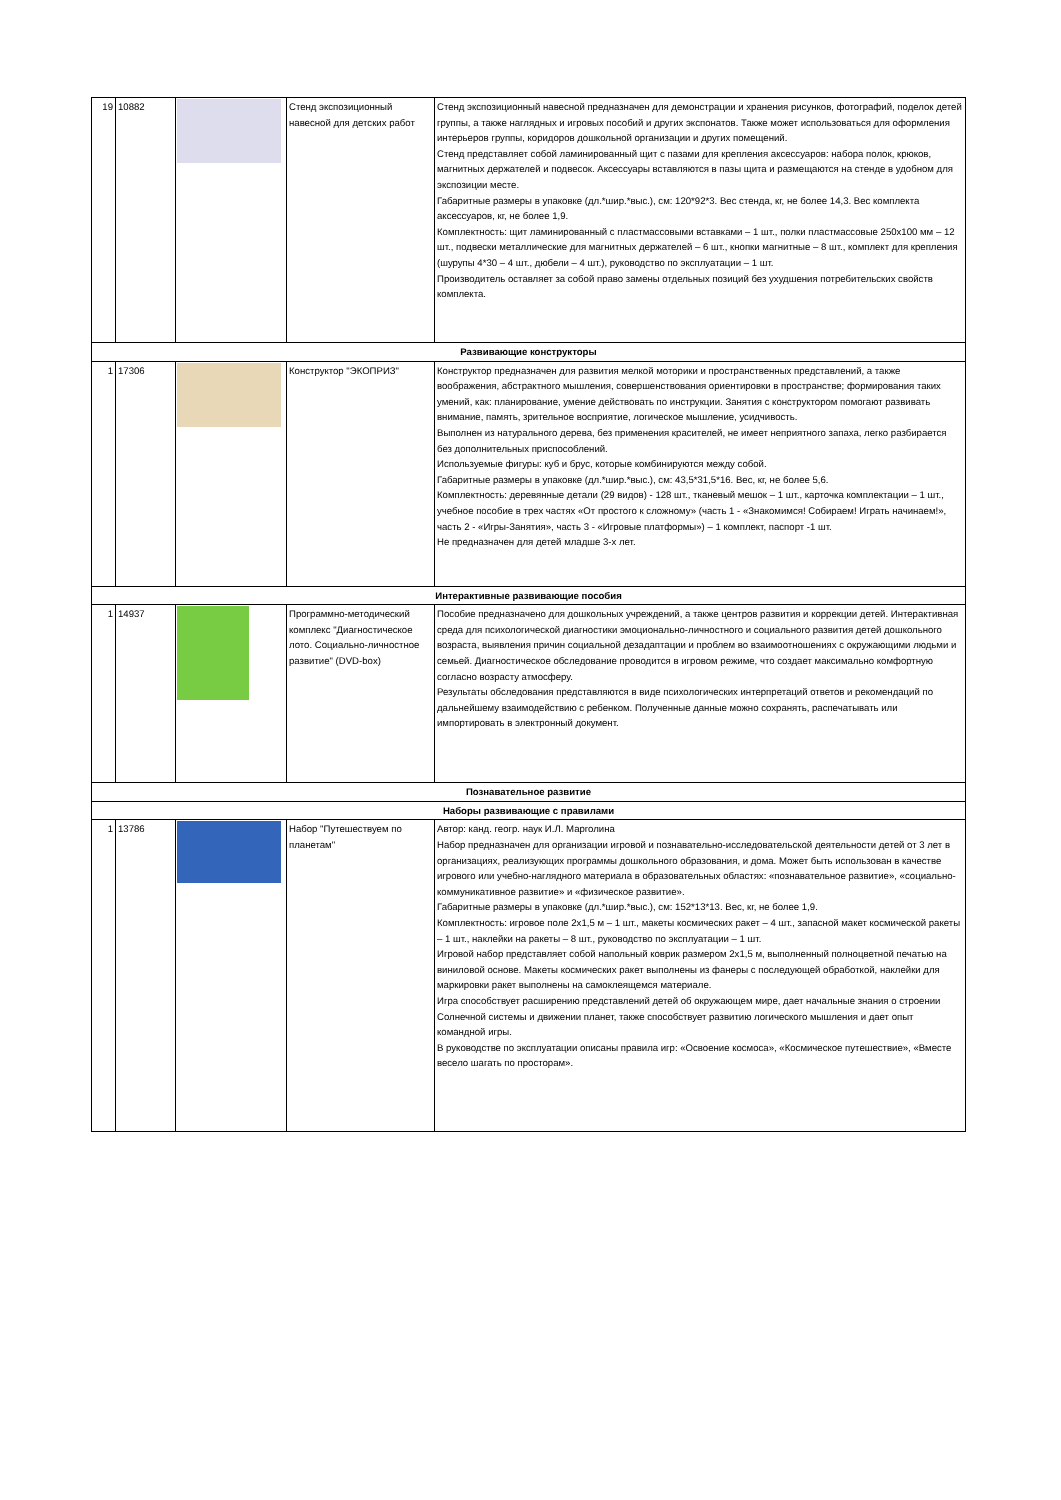| 19 | 10882 | | Стенд экспозиционный навесной для детских работ | Стенд экспозиционный навесной предназначен для демонстрации и хранения рисунков, фотографий, поделок детей группы, а также наглядных и игровых пособий и других экспонатов. Также может использоваться для оформления интерьеров группы, коридоров дошкольной организации и других помещений. Стенд представляет собой ламинированный щит с пазами для крепления аксессуаров: набора полок, крюков, магнитных держателей и подвесок. Аксессуары вставляются в пазы щита и размещаются на стенде в удобном для экспозиции месте. Габаритные размеры в упаковке (дл.*шир.*выс.), см: 120*92*3. Вес стенда, кг, не более 14,3. Вес комплекта аксессуаров, кг, не более 1,9. Комплектность: щит ламинированный с пластмассовыми вставками – 1 шт., полки пластмассовые 250x100 мм – 12 шт., подвески металлические для магнитных держателей – 6 шт., кнопки магнитные – 8 шт., комплект для крепления (шурупы 4*30 – 4 шт., дюбели – 4 шт.), руководство по эксплуатации – 1 шт. Производитель оставляет за собой право замены отдельных позиций без ухудшения потребительских свойств комплекта. |
| Развивающие конструкторы | | | | |
| 1 | 17306 | | Конструктор "ЭКОПРИЗ" | Конструктор предназначен для развития мелкой моторики и пространственных представлений, а также воображения, абстрактного мышления, совершенствования ориентировки в пространстве; формирования таких умений, как: планирование, умение действовать по инструкции. Занятия с конструктором помогают развивать внимание, память, зрительное восприятие, логическое мышление, усидчивость. Выполнен из натурального дерева, без применения красителей, не имеет неприятного запаха, легко разбирается без дополнительных приспособлений. Используемые фигуры: куб и брус, которые комбинируются между собой. Габаритные размеры в упаковке (дл.*шир.*выс.), см: 43,5*31,5*16. Вес, кг, не более 5,6. Комплектность: деревянные детали (29 видов) - 128 шт., тканевый мешок – 1 шт., карточка комплектации – 1 шт., учебное пособие в трех частях «От простого к сложному» (часть 1 - «Знакомимся! Собираем! Играть начинаем!», часть 2 - «Игры-Занятия», часть 3 - «Игровые платформы») – 1 комплект, паспорт -1 шт. Не предназначен для детей младше 3-х лет. |
| Интерактивные развивающие пособия | | | | |
| 1 | 14937 | | Программно-методический комплекс "Диагностическое лото. Социально-личностное развитие" (DVD-box) | Пособие предназначено для дошкольных учреждений, а также центров развития и коррекции детей. Интерактивная среда для психологической диагностики эмоционально-личностного и социального развития детей дошкольного возраста, выявления причин социальной дезадаптации и проблем во взаимоотношениях с окружающими людьми и семьей. Диагностическое обследование проводится в игровом режиме, что создает максимально комфортную согласно возрасту атмосферу. Результаты обследования представляются в виде психологических интерпретаций ответов и рекомендаций по дальнейшему взаимодействию с ребенком. Полученные данные можно сохранять, распечатывать или импортировать в электронный документ. |
| Познавательное развитие | | | | |
| Наборы развивающие с правилами | | | | |
| 1 | 13786 | | Набор "Путешествуем по планетам" | Автор: канд. геогр. наук И.Л. Марголина Набор предназначен для организации игровой и познавательно-исследовательской деятельности детей от 3 лет в организациях, реализующих программы дошкольного образования, и дома. Может быть использован в качестве игрового или учебно-наглядного материала в образовательных областях: «познавательное развитие», «социально-коммуникативное развитие» и «физическое развитие». Габаритные размеры в упаковке (дл.*шир.*выс.), см: 152*13*13. Вес, кг, не более 1,9. Комплектность: игровое поле 2x1,5 м – 1 шт., макеты космических ракет – 4 шт., запасной макет космической ракеты – 1 шт., наклейки на ракеты – 8 шт., руководство по эксплуатации – 1 шт. Игровой набор представляет собой напольный коврик размером 2x1,5 м, выполненный полноцветной печатью на виниловой основе. Макеты космических ракет выполнены из фанеры с последующей обработкой, наклейки для маркировки ракет выполнены на самоклеящемся материале. Игра способствует расширению представлений детей об окружающем мире, дает начальные знания о строении Солнечной системы и движении планет, также способствует развитию логического мышления и дает опыт командной игры. В руководстве по эксплуатации описаны правила игр: «Освоение космоса», «Космическое путешествие», «Вместе весело шагать по просторам». |